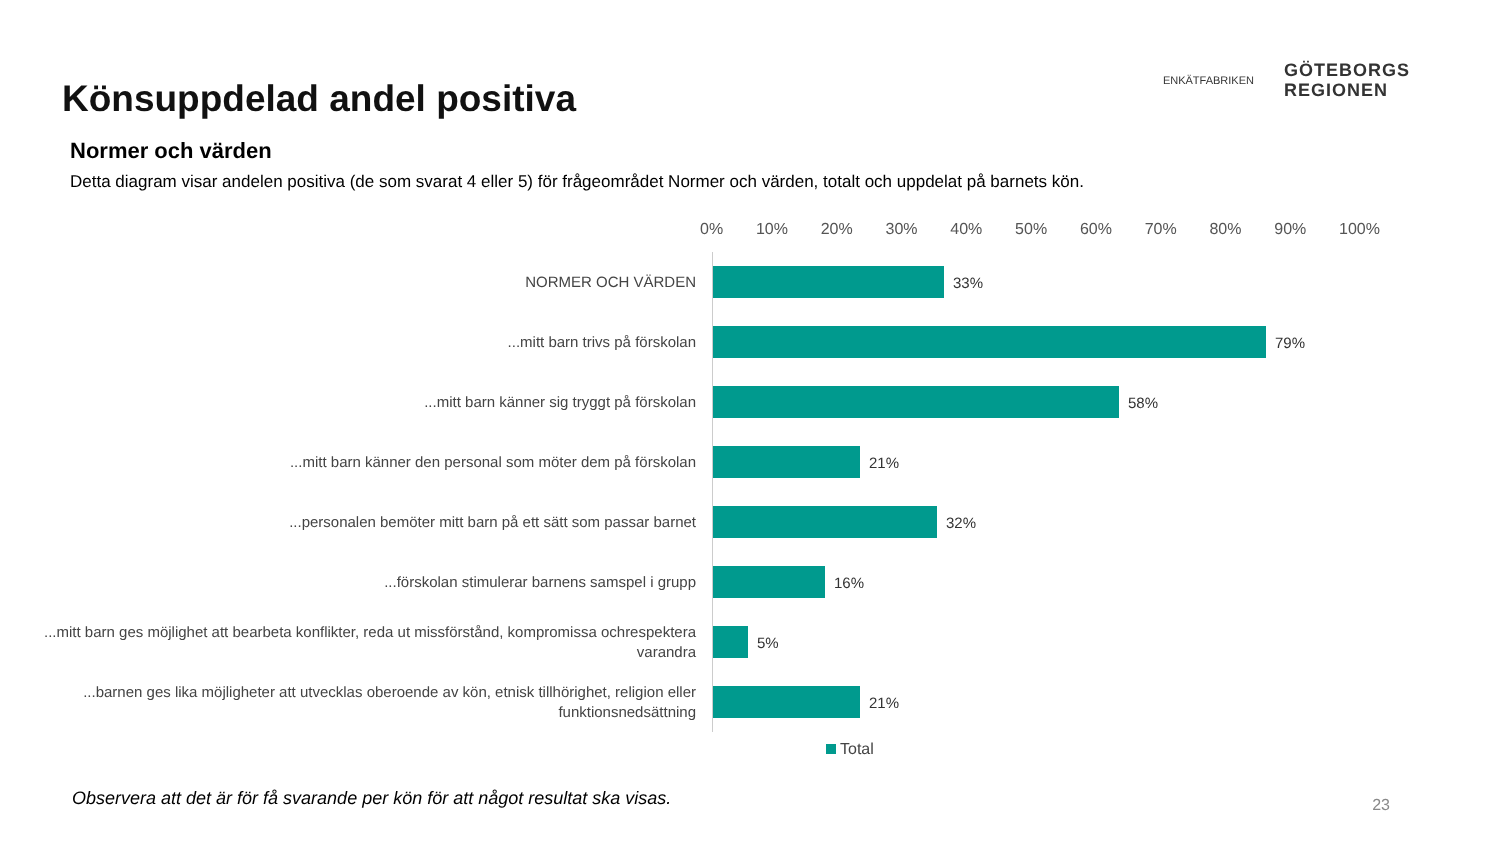Könsuppdelad andel positiva
ENKÄTFABRIKEN
GÖTEBORGS
REGIONEN
Normer och värden
Detta diagram visar andelen positiva (de som svarat 4 eller 5) för frågeområdet Normer och värden, totalt och uppdelat på barnets kön.
0% 10% 20% 30% 40% 50% 60% 70% 80% 90% 100%
NORMER OCH VÄRDEN
33%
...mitt barn trivs på förskolan
79%
...mitt barn känner sig tryggt på förskolan
58%
...mitt barn känner den personal som möter dem på förskolan
21%
...personalen bemöter mitt barn på ett sätt som passar barnet
32%
...förskolan stimulerar barnens samspel i grupp
16%
...mitt barn ges möjlighet att bearbeta konflikter, reda ut missförstånd, kompromissa ochrespektera varandra
5%
...barnen ges lika möjligheter att utvecklas oberoende av kön, etnisk tillhörighet, religion eller funktionsnedsättning
21%
Total
Observera att det är för få svarande per kön för att något resultat ska visas.
23